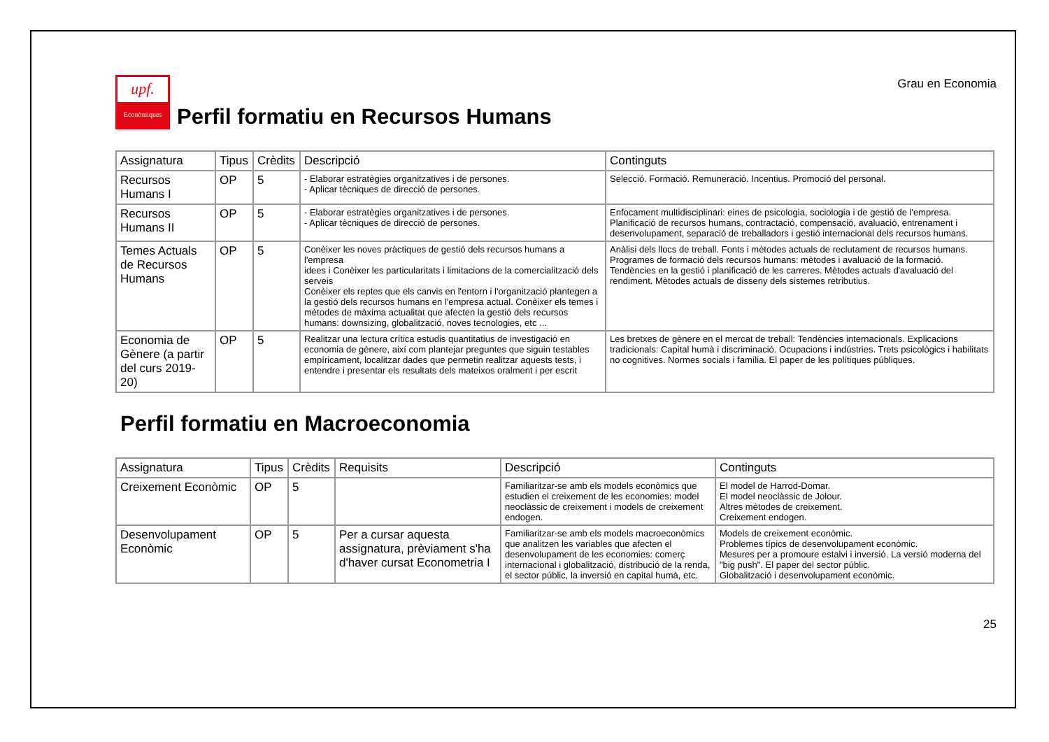Grau en Economia
upf.
Econòmiques
Perfil formatiu en Recursos Humans
| Assignatura | Tipus | Crèdits | Descripció | Continguts |
| --- | --- | --- | --- | --- |
| Recursos Humans I | OP | 5 | - Elaborar estratègies organitzatives i de persones. - Aplicar tècniques de direcció de persones. | Selecció. Formació. Remuneració. Incentius. Promoció del personal. |
| Recursos Humans II | OP | 5 | - Elaborar estratègies organitzatives i de persones. - Aplicar tècniques de direcció de persones. | Enfocament multidisciplinari: eines de psicologia, sociologia i de gestió de l'empresa. Planificació de recursos humans, contractació, compensació, avaluació, entrenament i desenvolupament, separació de treballadors i gestió internacional dels recursos humans. |
| Temes Actuals de Recursos Humans | OP | 5 | Conèixer les noves pràctiques de gestió dels recursos humans a l'empresa idees i Conèixer les particularitats i limitacions de la comercialització dels serveis Conèixer els reptes que els canvis en l'entorn i l'organització plantegen a la gestió dels recursos humans en l'empresa actual. Conèixer els temes i mètodes de màxima actualitat que afecten la gestió dels recursos humans: downsizing, globalització, noves tecnologies, etc ... | Anàlisi dels llocs de treball. Fonts i mètodes actuals de reclutament de recursos humans. Programes de formació dels recursos humans: mètodes i avaluació de la formació. Tendències en la gestió i planificació de les carreres. Mètodes actuals d'avaluació del rendiment. Mètodes actuals de disseny dels sistemes retributius. |
| Economia de Gènere (a partir del curs 2019-20) | OP | 5 | Realitzar una lectura crítica estudis quantitatius de investigació en economia de gènere, així com plantejar preguntes que siguin testables empíricament, localitzar dades que permetin realitzar aquests tests, i entendre i presentar els resultats dels mateixos oralment i per escrit | Les bretxes de gènere en el mercat de treball: Tendències internacionals. Explicacions tradicionals: Capital humà i discriminació. Ocupacions i indústries. Trets psicològics i habilitats no cognitives. Normes socials i família. El paper de les polítiques públiques. |
Perfil formatiu en Macroeconomia
| Assignatura | Tipus | Crèdits | Requisits | Descripció | Continguts |
| --- | --- | --- | --- | --- | --- |
| Creixement Econòmic | OP | 5 | | Familiaritzar-se amb els models econòmics que estudien el creixement de les economies: model neoclàssic de creixement i models de creixement endogen. | El model de Harrod-Domar. El model neoclàssic de Jolour. Altres mètodes de creixement. Creixement endogen. |
| Desenvolupament Econòmic | OP | 5 | Per a cursar aquesta assignatura, prèviament s'ha d'haver cursat Econometria I | Familiaritzar-se amb els models macroeconòmics que analitzen les variables que afecten el desenvolupament de les economies: comerç internacional i globalització, distribució de la renda, el sector públic, la inversió en capital humà, etc. | Models de creixement econòmic. Problemes típics de desenvolupament econòmic. Mesures per a promoure estalvi i inversió. La versió moderna del "big push". El paper del sector públic. Globalització i desenvolupament econòmic. |
25